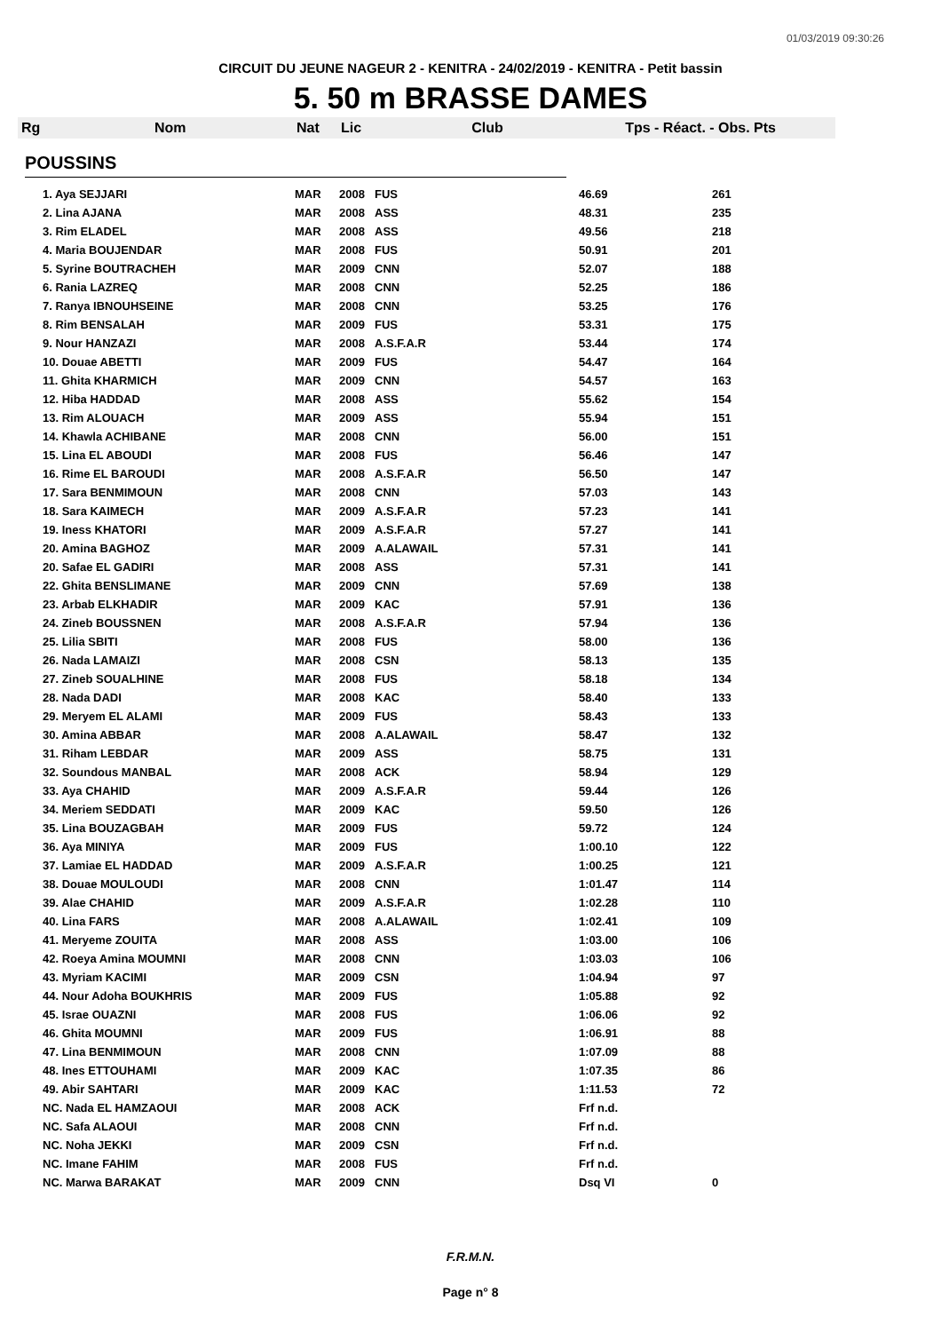01/03/2019 09:30:26
CIRCUIT DU JEUNE NAGEUR 2 - KENITRA - 24/02/2019 - KENITRA - Petit bassin
5. 50 m BRASSE DAMES
Rg Nom Nat Lic Club Tps - Réact. - Obs. Pts
POUSSINS
| 1. Aya SEJJARI | MAR | 2008 | FUS | 46.69 | 261 |
| 2. Lina AJANA | MAR | 2008 | ASS | 48.31 | 235 |
| 3. Rim ELADEL | MAR | 2008 | ASS | 49.56 | 218 |
| 4. Maria BOUJENDAR | MAR | 2008 | FUS | 50.91 | 201 |
| 5. Syrine BOUTRACHEH | MAR | 2009 | CNN | 52.07 | 188 |
| 6. Rania LAZREQ | MAR | 2008 | CNN | 52.25 | 186 |
| 7. Ranya IBNOUHSEINE | MAR | 2008 | CNN | 53.25 | 176 |
| 8. Rim BENSALAH | MAR | 2009 | FUS | 53.31 | 175 |
| 9. Nour HANZAZI | MAR | 2008 | A.S.F.A.R | 53.44 | 174 |
| 10. Douae ABETTI | MAR | 2009 | FUS | 54.47 | 164 |
| 11. Ghita KHARMICH | MAR | 2009 | CNN | 54.57 | 163 |
| 12. Hiba HADDAD | MAR | 2008 | ASS | 55.62 | 154 |
| 13. Rim ALOUACH | MAR | 2009 | ASS | 55.94 | 151 |
| 14. Khawla ACHIBANE | MAR | 2008 | CNN | 56.00 | 151 |
| 15. Lina EL ABOUDI | MAR | 2008 | FUS | 56.46 | 147 |
| 16. Rime EL BAROUDI | MAR | 2008 | A.S.F.A.R | 56.50 | 147 |
| 17. Sara BENMIMOUN | MAR | 2008 | CNN | 57.03 | 143 |
| 18. Sara KAIMECH | MAR | 2009 | A.S.F.A.R | 57.23 | 141 |
| 19. Iness KHATORI | MAR | 2009 | A.S.F.A.R | 57.27 | 141 |
| 20. Amina BAGHOZ | MAR | 2009 | A.ALAWAIL | 57.31 | 141 |
| 20. Safae EL GADIRI | MAR | 2008 | ASS | 57.31 | 141 |
| 22. Ghita BENSLIMANE | MAR | 2009 | CNN | 57.69 | 138 |
| 23. Arbab ELKHADIR | MAR | 2009 | KAC | 57.91 | 136 |
| 24. Zineb BOUSSNEN | MAR | 2008 | A.S.F.A.R | 57.94 | 136 |
| 25. Lilia SBITI | MAR | 2008 | FUS | 58.00 | 136 |
| 26. Nada LAMAIZI | MAR | 2008 | CSN | 58.13 | 135 |
| 27. Zineb SOUALHINE | MAR | 2008 | FUS | 58.18 | 134 |
| 28. Nada DADI | MAR | 2008 | KAC | 58.40 | 133 |
| 29. Meryem EL ALAMI | MAR | 2009 | FUS | 58.43 | 133 |
| 30. Amina ABBAR | MAR | 2008 | A.ALAWAIL | 58.47 | 132 |
| 31. Riham LEBDAR | MAR | 2009 | ASS | 58.75 | 131 |
| 32. Soundous MANBAL | MAR | 2008 | ACK | 58.94 | 129 |
| 33. Aya CHAHID | MAR | 2009 | A.S.F.A.R | 59.44 | 126 |
| 34. Meriem SEDDATI | MAR | 2009 | KAC | 59.50 | 126 |
| 35. Lina BOUZAGBAH | MAR | 2009 | FUS | 59.72 | 124 |
| 36. Aya MINIYA | MAR | 2009 | FUS | 1:00.10 | 122 |
| 37. Lamiae EL HADDAD | MAR | 2009 | A.S.F.A.R | 1:00.25 | 121 |
| 38. Douae MOULOUDI | MAR | 2008 | CNN | 1:01.47 | 114 |
| 39. Alae CHAHID | MAR | 2009 | A.S.F.A.R | 1:02.28 | 110 |
| 40. Lina FARS | MAR | 2008 | A.ALAWAIL | 1:02.41 | 109 |
| 41. Meryeme ZOUITA | MAR | 2008 | ASS | 1:03.00 | 106 |
| 42. Roeya Amina MOUMNI | MAR | 2008 | CNN | 1:03.03 | 106 |
| 43. Myriam KACIMI | MAR | 2009 | CSN | 1:04.94 | 97 |
| 44. Nour Adoha BOUKHRIS | MAR | 2009 | FUS | 1:05.88 | 92 |
| 45. Israe OUAZNI | MAR | 2008 | FUS | 1:06.06 | 92 |
| 46. Ghita MOUMNI | MAR | 2009 | FUS | 1:06.91 | 88 |
| 47. Lina BENMIMOUN | MAR | 2008 | CNN | 1:07.09 | 88 |
| 48. Ines ETTOUHAMI | MAR | 2009 | KAC | 1:07.35 | 86 |
| 49. Abir SAHTARI | MAR | 2009 | KAC | 1:11.53 | 72 |
| NC. Nada EL HAMZAOUI | MAR | 2008 | ACK | Frf n.d. | |
| NC. Safa ALAOUI | MAR | 2008 | CNN | Frf n.d. | |
| NC. Noha JEKKI | MAR | 2009 | CSN | Frf n.d. | |
| NC. Imane FAHIM | MAR | 2008 | FUS | Frf n.d. | |
| NC. Marwa BARAKAT | MAR | 2009 | CNN | Dsq VI | 0 |
F.R.M.N.
Page n° 8